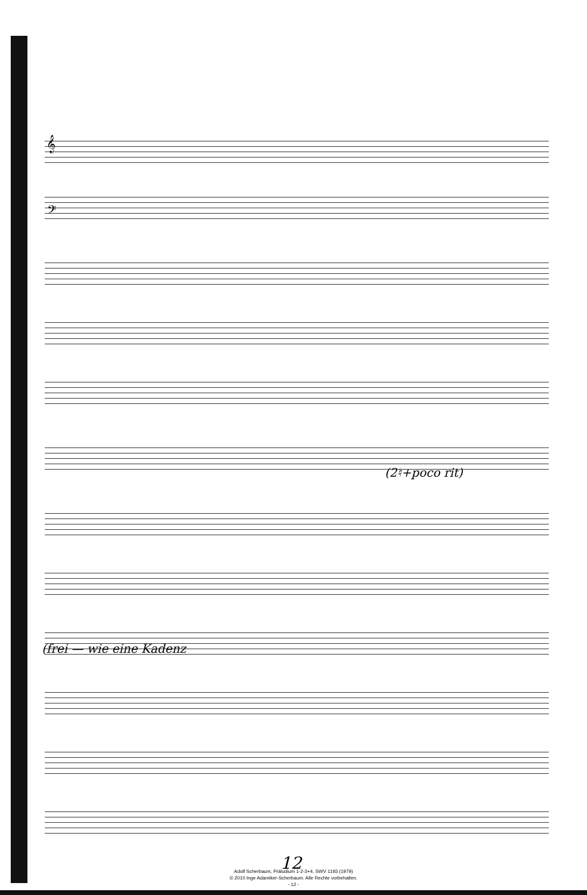𝄞
𝄢
(2♮+poco rit)
(frei — wie eine Kadenz
12
Adolf Scherbaum, Präludium 1-2-3+4, SWV 1193 (1979)
© 2010 Inge Adamiker-Scherbaum. Alle Rechte vorbehalten.
- 12 -